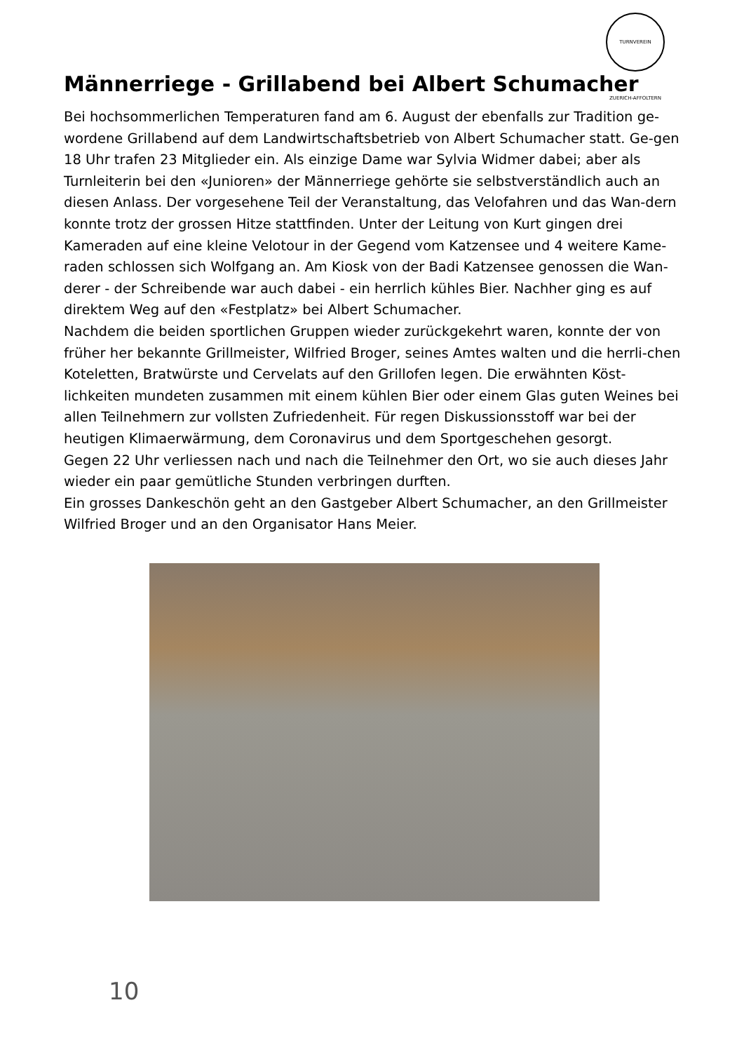TURNVEREIN ZUERICH-AFFOLTERN
Männerriege - Grillabend bei Albert Schumacher
Bei hochsommerlichen Temperaturen fand am 6. August der ebenfalls zur Tradition ge-wordene Grillabend auf dem Landwirtschaftsbetrieb von Albert Schumacher statt. Ge-gen 18 Uhr trafen 23 Mitglieder ein. Als einzige Dame war Sylvia Widmer dabei; aber als Turnleiterin bei den «Junioren» der Männerriege gehörte sie selbstverständlich auch an diesen Anlass. Der vorgesehene Teil der Veranstaltung, das Velofahren und das Wan-dern konnte trotz der grossen Hitze stattfinden. Unter der Leitung von Kurt gingen drei Kameraden auf eine kleine Velotour in der Gegend vom Katzensee und 4 weitere Kame-raden schlossen sich Wolfgang an. Am Kiosk von der Badi Katzensee genossen die Wan-derer - der Schreibende war auch dabei - ein herrlich kühles Bier. Nachher ging es auf direktem Weg auf den «Festplatz» bei Albert Schumacher.
Nachdem die beiden sportlichen Gruppen wieder zurückgekehrt waren, konnte der von früher her bekannte Grillmeister, Wilfried Broger, seines Amtes walten und die herrli-chen Koteletten, Bratwürste und Cervelats auf den Grillofen legen. Die erwähnten Köst-lichkeiten mundeten zusammen mit einem kühlen Bier oder einem Glas guten Weines bei allen Teilnehmern zur vollsten Zufriedenheit. Für regen Diskussionsstoff war bei der heutigen Klimaerwärmung, dem Coronavirus und dem Sportgeschehen gesorgt.
Gegen 22 Uhr verliessen nach und nach die Teilnehmer den Ort, wo sie auch dieses Jahr wieder ein paar gemütliche Stunden verbringen durften.
Ein grosses Dankeschön geht an den Gastgeber Albert Schumacher, an den Grillmeister Wilfried Broger und an den Organisator Hans Meier.
10